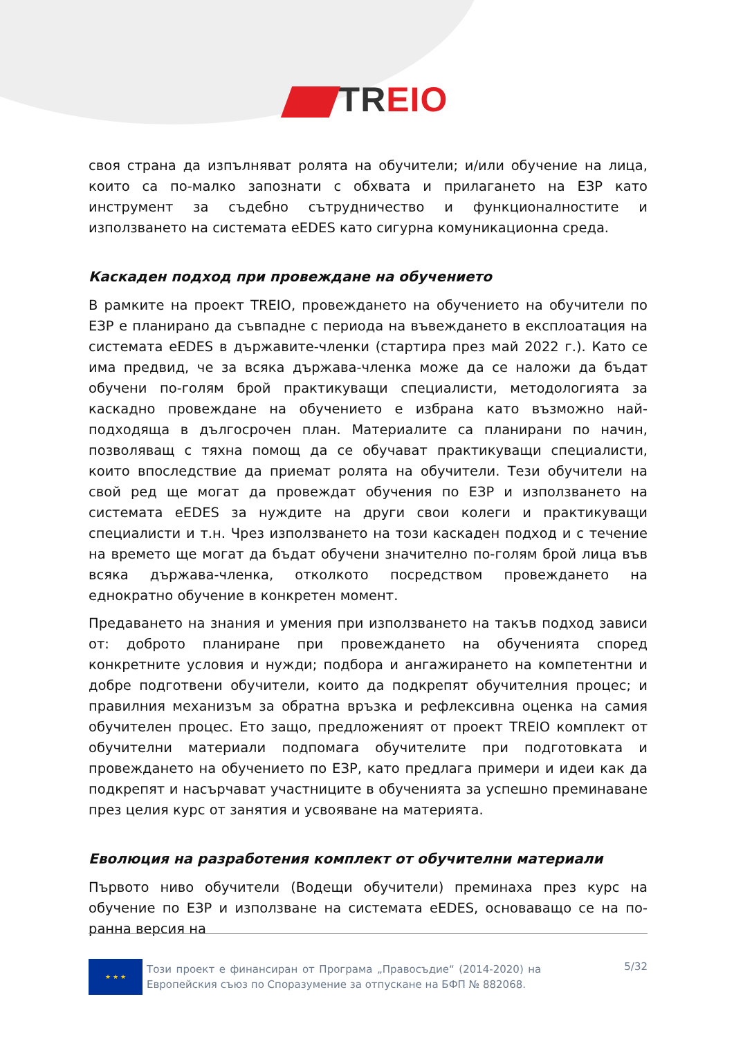TR EIO
своя страна да изпълняват ролята на обучители; и/или обучение на лица, които са по-малко запознати с обхвата и прилагането на ЕЗР като инструмент за съдебно сътрудничество и функционалностите и използването на системата eEDES като сигурна комуникационна среда.
Каскаден подход при провеждане на обучението
В рамките на проект TREIO, провеждането на обучението на обучители по ЕЗР е планирано да съвпадне с периода на въвеждането в експлоатация на системата eEDES в държавите-членки (стартира през май 2022 г.). Като се има предвид, че за всяка държава-членка може да се наложи да бъдат обучени по-голям брой практикуващи специалисти, методологията за каскадно провеждане на обучението е избрана като възможно най-подходяща в дългосрочен план. Материалите са планирани по начин, позволяващ с тяхна помощ да се обучават практикуващи специалисти, които впоследствие да приемат ролята на обучители. Тези обучители на свой ред ще могат да провеждат обучения по ЕЗР и използването на системата eEDES за нуждите на други свои колеги и практикуващи специалисти и т.н. Чрез използването на този каскаден подход и с течение на времето ще могат да бъдат обучени значително по-голям брой лица във всяка държава-членка, отколкото посредством провеждането на еднократно обучение в конкретен момент.
Предаването на знания и умения при използването на такъв подход зависи от: доброто планиране при провеждането на обученията според конкретните условия и нужди; подбора и ангажирането на компетентни и добре подготвени обучители, които да подкрепят обучителния процес; и правилния механизъм за обратна връзка и рефлексивна оценка на самия обучителен процес. Ето защо, предложеният от проект TREIO комплект от обучителни материали подпомага обучителите при подготовката и провеждането на обучението по ЕЗР, като предлага примери и идеи как да подкрепят и насърчават участниците в обученията за успешно преминаване през целия курс от занятия и усвояване на материята.
Еволюция на разработения комплект от обучителни материали
Първото ниво обучители (Водещи обучители) преминаха през курс на обучение по ЕЗР и използване на системата eEDES, основаващо се на по-ранна версия на
★ ★ ★
Този проект е финансиран от Програма „Правосъдие“ (2014-2020) на Европейския съюз по Споразумение за отпускане на БФП № 882068.
5/32